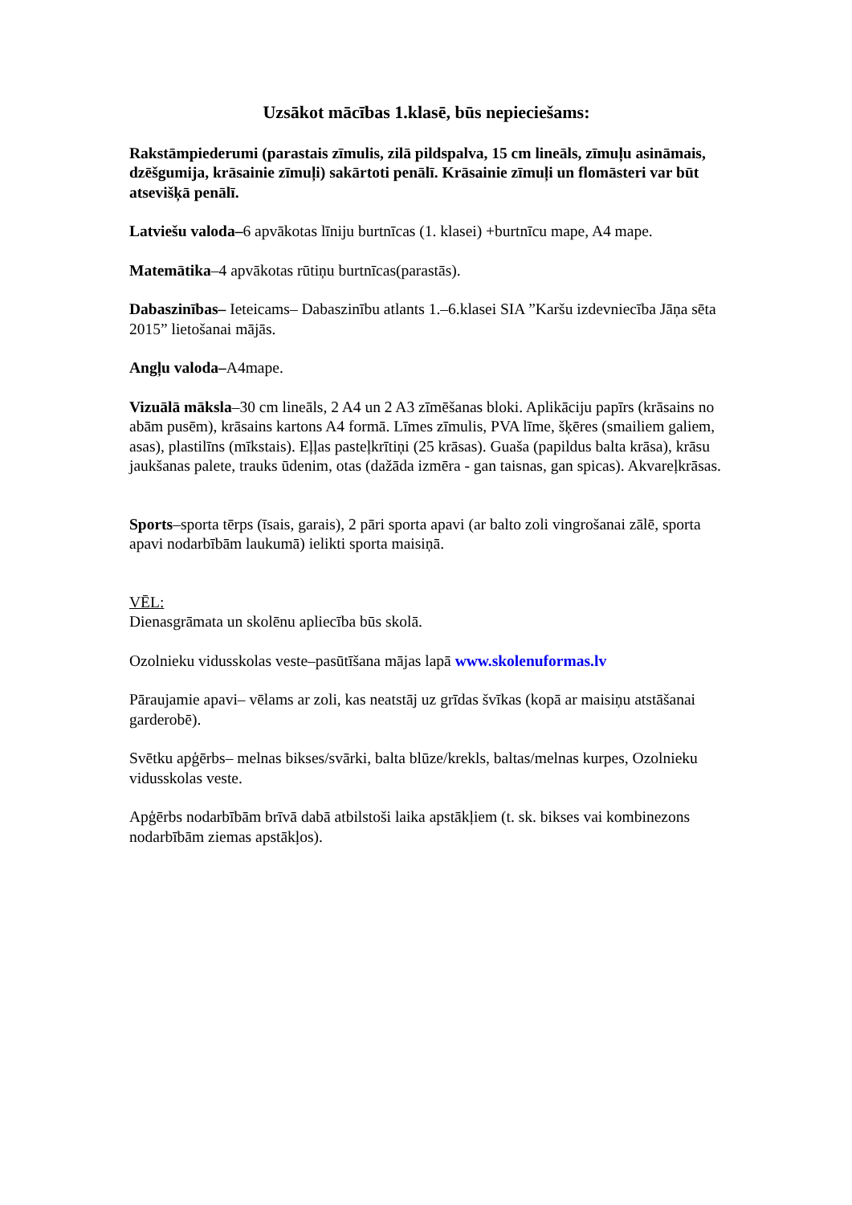Uzsākot mācības 1.klasē, būs nepieciešams:
Rakstāmpiederumi (parastais zīmulis, zilā pildspalva, 15 cm lineāls, zīmuļu asināmais, dzēšgumija, krāsainie zīmuļi) sakārtoti penālī. Krāsainie zīmuļi un flomāsteri var būt atsevišķā penālī.
Latviešu valoda–6 apvākotas līniju burtnīcas (1. klasei) +burtnīcu mape, A4 mape.
Matemātika–4 apvākotas rūtiņu burtnīcas(parastās).
Dabaszinības– Ieteicams– Dabaszinību atlants 1.–6.klasei SIA ”Karšu izdevniecība Jāņa sēta 2015” lietošanai mājās.
Angļu valoda–A4mape.
Vizuālā māksla–30 cm lineāls, 2 A4 un 2 A3 zīmēšanas bloki. Aplikāciju papīrs (krāsains no abām pusēm), krāsains kartons A4 formā. Līmes zīmulis, PVA līme, šķēres (smailiem galiem, asas), plastilīns (mīkstais). Eļļas pasteļkrītiņi (25 krāsas). Guaša (papildus balta krāsa), krāsu jaukšanas palete, trauks ūdenim, otas (dažāda izmēra - gan taisnas, gan spicas). Akvareļkrāsas.
Sports–sporta tērps (īsais, garais), 2 pāri sporta apavi (ar balto zoli vingrošanai zālē, sporta apavi nodarbībām laukumā) ielikti sporta maisiņā.
VĒL:
Dienasgrāmata un skolēnu apliecība būs skolā.
Ozolnieku vidusskolas veste–pasūtīšana mājas lapā www.skolenuformas.lv
Pāraujamie apavi– vēlams ar zoli, kas neatstāj uz grīdas švīkas (kopā ar maisiņu atstāšanai garderobē).
Svētku apģērbs– melnas bikses/svārki, balta blūze/krekls, baltas/melnas kurpes, Ozolnieku vidusskolas veste.
Apģērbs nodarbībām brīvā dabā atbilstoši laika apstākļiem (t. sk. bikses vai kombinezons nodarbībām ziemas apstākļos).